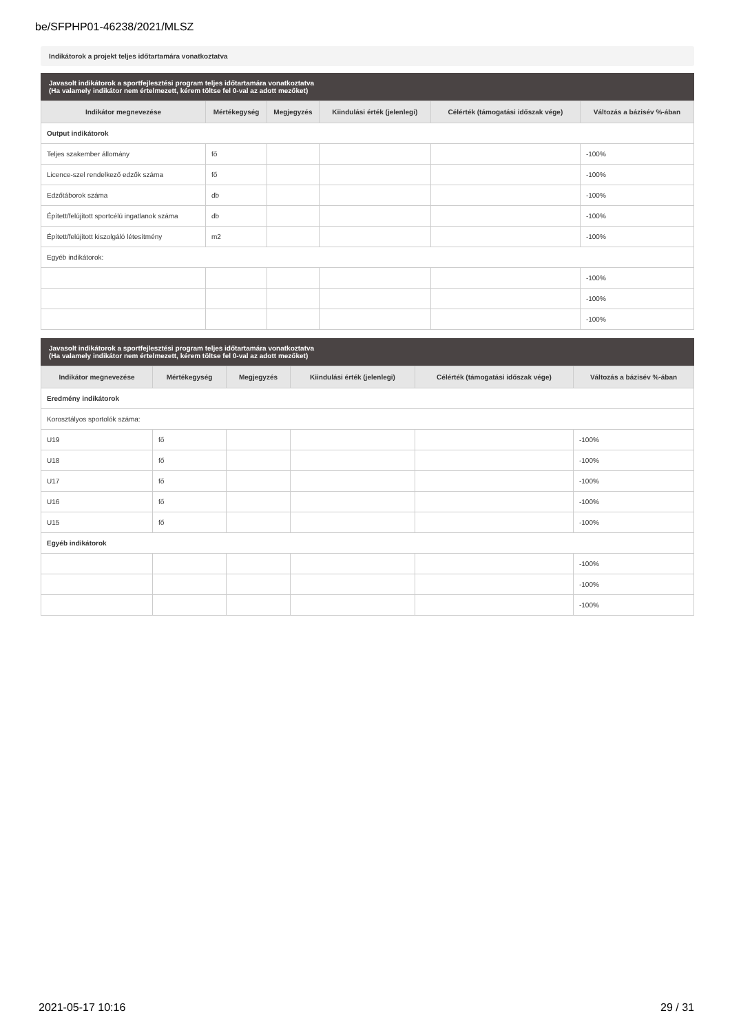be/SFPHP01-46238/2021/MLSZ
Indikátorok a projekt teljes időtartamára vonatkoztatva
Javasolt indikátorok a sportfejlesztési program teljes időtartamára vonatkoztatva
(Ha valamely indikátor nem értelmezett, kérem töltse fel 0-val az adott mezőket)
| Indikátor megnevezése | Mértékegység | Megjegyzés | Kiindulási érték (jelenlegi) | Célérték (támogatási időszak vége) | Változás a bázisév %-ában |
| --- | --- | --- | --- | --- | --- |
| Output indikátorok | | | | | |
| Teljes szakember állomány | fő | | | | -100% |
| Licence-szel rendelkező edzők száma | fő | | | | -100% |
| Edzőtáborok száma | db | | | | -100% |
| Épített/felújított sportcélú ingatlanok száma | db | | | | -100% |
| Épített/felújított kiszolgáló létesítmény | m2 | | | | -100% |
| Egyéb indikátorok: | | | | | |
| | | | | | -100% |
| | | | | | -100% |
| | | | | | -100% |
Javasolt indikátorok a sportfejlesztési program teljes időtartamára vonatkoztatva
(Ha valamely indikátor nem értelmezett, kérem töltse fel 0-val az adott mezőket)
| Indikátor megnevezése | Mértékegység | Megjegyzés | Kiindulási érték (jelenlegi) | Célérték (támogatási időszak vége) | Változás a bázisév %-ában |
| --- | --- | --- | --- | --- | --- |
| Eredmény indikátorok | | | | | |
| Korosztályos sportolók száma: | | | | | |
| U19 | fő | | | | -100% |
| U18 | fő | | | | -100% |
| U17 | fő | | | | -100% |
| U16 | fő | | | | -100% |
| U15 | fő | | | | -100% |
| Egyéb indikátorok | | | | | |
| | | | | | -100% |
| | | | | | -100% |
| | | | | | -100% |
2021-05-17 10:16 29 / 31